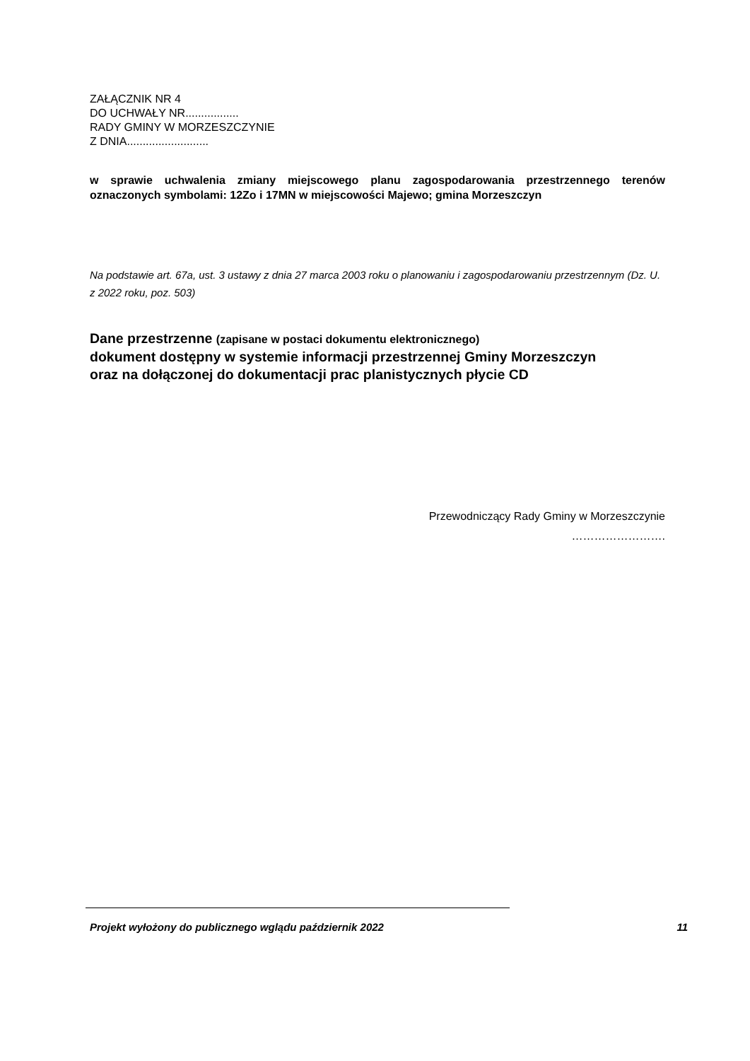ZAŁĄCZNIK NR 4
DO UCHWAŁY NR.................
RADY GMINY W MORZESZCZYNIE
Z DNIA..........................
w sprawie uchwalenia zmiany miejscowego planu zagospodarowania przestrzennego terenów oznaczonych symbolami: 12Zo i 17MN w miejscowości Majewo; gmina Morzeszczyn
Na podstawie art. 67a, ust. 3 ustawy z dnia 27 marca 2003 roku o planowaniu i zagospodarowaniu przestrzennym (Dz. U. z 2022 roku, poz. 503)
Dane przestrzenne (zapisane w postaci dokumentu elektronicznego)
dokument dostępny w systemie informacji przestrzennej Gminy Morzeszczyn
oraz na dołączonej do dokumentacji prac planistycznych płycie CD
Przewodniczący Rady Gminy w Morzeszczynie
…………………….
Projekt wyłożony do publicznego wglądu październik 2022 11